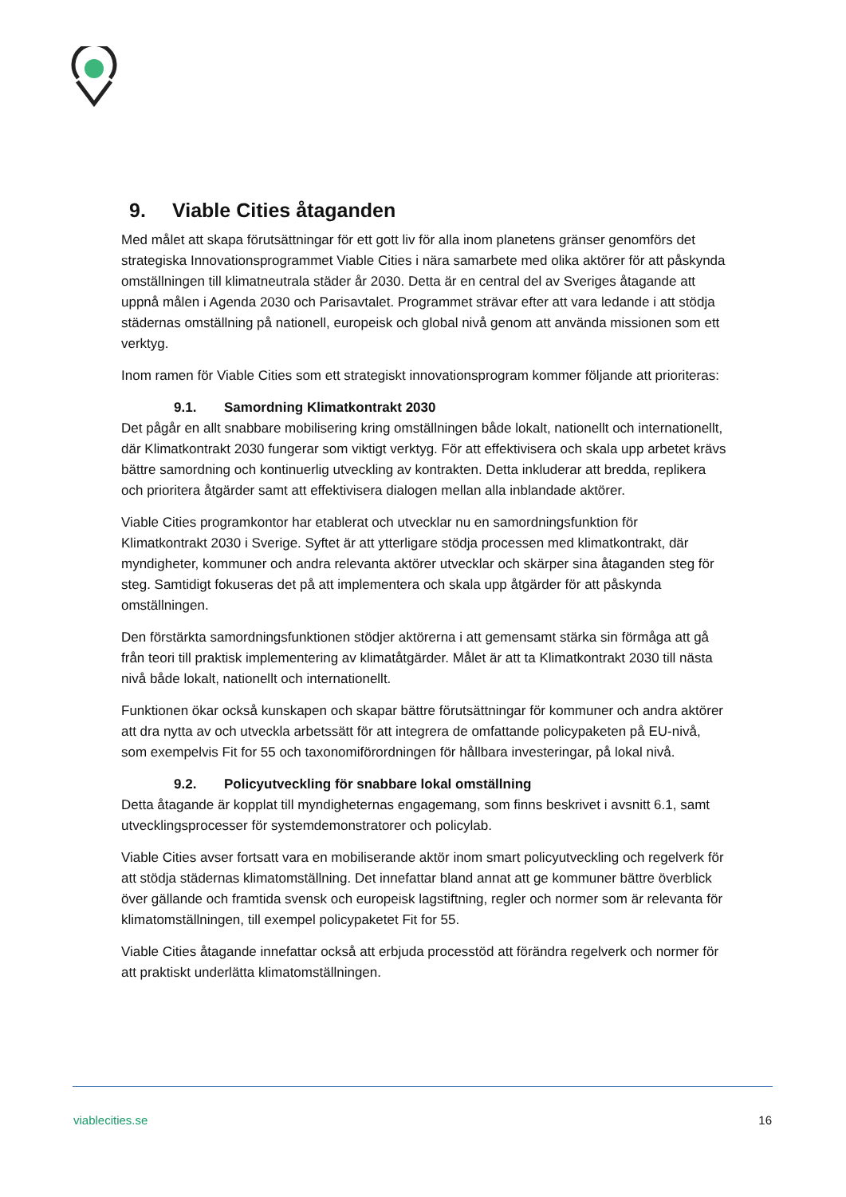9. Viable Cities åtaganden
Med målet att skapa förutsättningar för ett gott liv för alla inom planetens gränser genomförs det strategiska Innovationsprogrammet Viable Cities i nära samarbete med olika aktörer för att påskynda omställningen till klimatneutrala städer år 2030. Detta är en central del av Sveriges åtagande att uppnå målen i Agenda 2030 och Parisavtalet. Programmet strävar efter att vara ledande i att stödja städernas omställning på nationell, europeisk och global nivå genom att använda missionen som ett verktyg.
Inom ramen för Viable Cities som ett strategiskt innovationsprogram kommer följande att prioriteras:
9.1. Samordning Klimatkontrakt 2030
Det pågår en allt snabbare mobilisering kring omställningen både lokalt, nationellt och internationellt, där Klimatkontrakt 2030 fungerar som viktigt verktyg. För att effektivisera och skala upp arbetet krävs bättre samordning och kontinuerlig utveckling av kontrakten. Detta inkluderar att bredda, replikera och prioritera åtgärder samt att effektivisera dialogen mellan alla inblandade aktörer.
Viable Cities programkontor har etablerat och utvecklar nu en samordningsfunktion för Klimatkontrakt 2030 i Sverige. Syftet är att ytterligare stödja processen med klimatkontrakt, där myndigheter, kommuner och andra relevanta aktörer utvecklar och skärper sina åtaganden steg för steg. Samtidigt fokuseras det på att implementera och skala upp åtgärder för att påskynda omställningen.
Den förstärkta samordningsfunktionen stödjer aktörerna i att gemensamt stärka sin förmåga att gå från teori till praktisk implementering av klimatåtgärder. Målet är att ta Klimatkontrakt 2030 till nästa nivå både lokalt, nationellt och internationellt.
Funktionen ökar också kunskapen och skapar bättre förutsättningar för kommuner och andra aktörer att dra nytta av och utveckla arbetssätt för att integrera de omfattande policypaketen på EU-nivå, som exempelvis Fit for 55 och taxonomiförordningen för hållbara investeringar, på lokal nivå.
9.2. Policyutveckling för snabbare lokal omställning
Detta åtagande är kopplat till myndigheternas engagemang, som finns beskrivet i avsnitt 6.1, samt utvecklingsprocesser för systemdemonstratorer och policylab.
Viable Cities avser fortsatt vara en mobiliserande aktör inom smart policyutveckling och regelverk för att stödja städernas klimatomställning. Det innefattar bland annat att ge kommuner bättre överblick över gällande och framtida svensk och europeisk lagstiftning, regler och normer som är relevanta för klimatomställningen, till exempel policypaketet Fit for 55.
Viable Cities åtagande innefattar också att erbjuda processtöd att förändra regelverk och normer för att praktiskt underlätta klimatomställningen.
viablecities.se 16